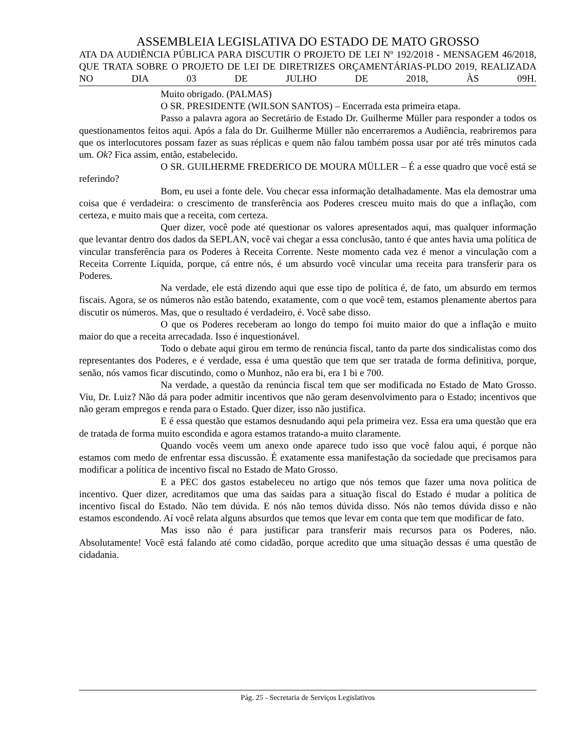ASSEMBLEIA LEGISLATIVA DO ESTADO DE MATO GROSSO
ATA DA AUDIÊNCIA PÚBLICA PARA DISCUTIR O PROJETO DE LEI Nº 192/2018 - MENSAGEM 46/2018, QUE TRATA SOBRE O PROJETO DE LEI DE DIRETRIZES ORÇAMENTÁRIAS-PLDO 2019, REALIZADA NO DIA 03 DE JULHO DE 2018, ÀS 09H.
Muito obrigado. (PALMAS)
O SR. PRESIDENTE (WILSON SANTOS) – Encerrada esta primeira etapa.
Passo a palavra agora ao Secretário de Estado Dr. Guilherme Müller para responder a todos os questionamentos feitos aqui. Após a fala do Dr. Guilherme Müller não encerraremos a Audiência, reabriremos para que os interlocutores possam fazer as suas réplicas e quem não falou também possa usar por até três minutos cada um. Ok? Fica assim, então, estabelecido.
O SR. GUILHERME FREDERICO DE MOURA MÜLLER – É a esse quadro que você está se referindo?
Bom, eu usei a fonte dele. Vou checar essa informação detalhadamente. Mas ela demostrar uma coisa que é verdadeira: o crescimento de transferência aos Poderes cresceu muito mais do que a inflação, com certeza, e muito mais que a receita, com certeza.
Quer dizer, você pode até questionar os valores apresentados aqui, mas qualquer informação que levantar dentro dos dados da SEPLAN, você vai chegar a essa conclusão, tanto é que antes havia uma política de vincular transferência para os Poderes à Receita Corrente. Neste momento cada vez é menor a vinculação com a Receita Corrente Líquida, porque, cá entre nós, é um absurdo você vincular uma receita para transferir para os Poderes.
Na verdade, ele está dizendo aqui que esse tipo de política é, de fato, um absurdo em termos fiscais. Agora, se os números não estão batendo, exatamente, com o que você tem, estamos plenamente abertos para discutir os números. Mas, que o resultado é verdadeiro, é. Você sabe disso.
O que os Poderes receberam ao longo do tempo foi muito maior do que a inflação e muito maior do que a receita arrecadada. Isso é inquestionável.
Todo o debate aqui girou em termo de renúncia fiscal, tanto da parte dos sindicalistas como dos representantes dos Poderes, e é verdade, essa é uma questão que tem que ser tratada de forma definitiva, porque, senão, nós vamos ficar discutindo, como o Munhoz, não era bi, era 1 bi e 700.
Na verdade, a questão da renúncia fiscal tem que ser modificada no Estado de Mato Grosso. Viu, Dr. Luiz? Não dá para poder admitir incentivos que não geram desenvolvimento para o Estado; incentivos que não geram empregos e renda para o Estado. Quer dizer, isso não justifica.
E é essa questão que estamos desnudando aqui pela primeira vez. Essa era uma questão que era de tratada de forma muito escondida e agora estamos tratando-a muito claramente.
Quando vocês veem um anexo onde aparece tudo isso que você falou aqui, é porque não estamos com medo de enfrentar essa discussão. É exatamente essa manifestação da sociedade que precisamos para modificar a política de incentivo fiscal no Estado de Mato Grosso.
E a PEC dos gastos estabeleceu no artigo que nós temos que fazer uma nova política de incentivo. Quer dizer, acreditamos que uma das saídas para a situação fiscal do Estado é mudar a política de incentivo fiscal do Estado. Não tem dúvida. E nós não temos dúvida disso. Nós não temos dúvida disso e não estamos escondendo. Aí você relata alguns absurdos que temos que levar em conta que tem que modificar de fato.
Mas isso não é para justificar para transferir mais recursos para os Poderes, não. Absolutamente! Você está falando até como cidadão, porque acredito que uma situação dessas é uma questão de cidadania.
Pág. 25 - Secretaria de Serviços Legislativos